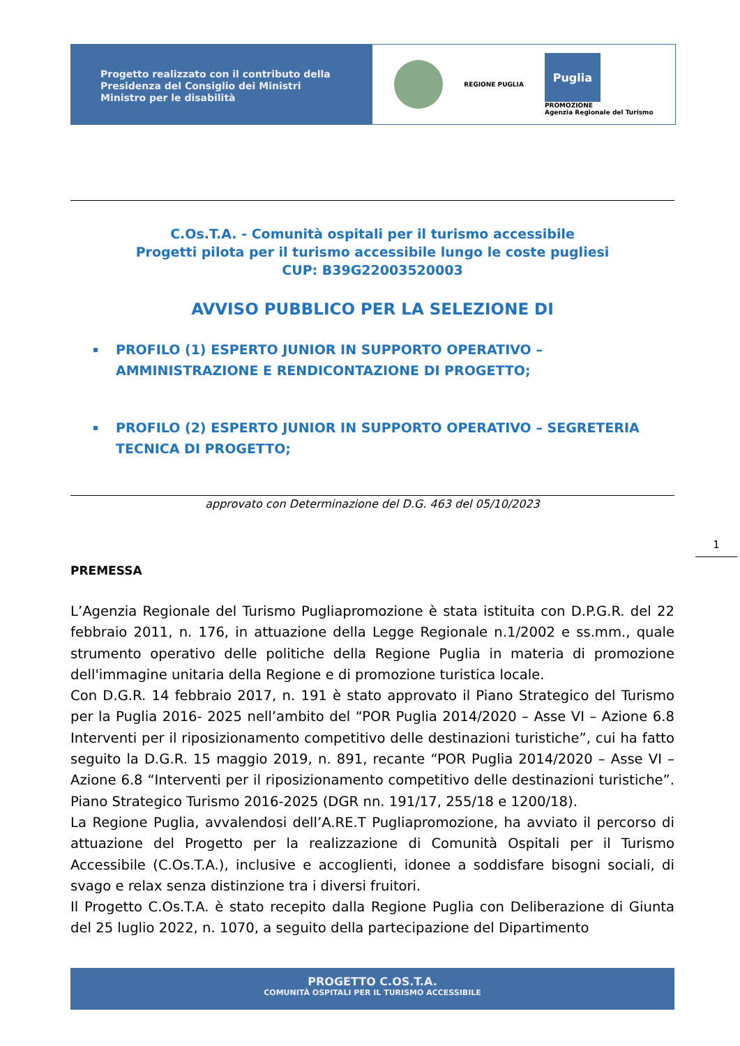Progetto realizzato con il contributo della
Presidenza del Consiglio dei Ministri
Ministro per le disabilità
REGIONE PUGLIA
Puglia
PROMOZIONE
Agenzia Regionale del Turismo
C.Os.T.A. - Comunità ospitali per il turismo accessibile
Progetti pilota per il turismo accessibile lungo le coste pugliesi
CUP: B39G22003520003
AVVISO PUBBLICO PER LA SELEZIONE DI
▪ PROFILO (1) ESPERTO JUNIOR IN SUPPORTO OPERATIVO – AMMINISTRAZIONE E RENDICONTAZIONE DI PROGETTO;
▪ PROFILO (2) ESPERTO JUNIOR IN SUPPORTO OPERATIVO – SEGRETERIA TECNICA DI PROGETTO;
approvato con Determinazione del D.G. 463 del 05/10/2023
1
PREMESSA
L’Agenzia Regionale del Turismo Pugliapromozione è stata istituita con D.P.G.R. del 22 febbraio 2011, n. 176, in attuazione della Legge Regionale n.1/2002 e ss.mm., quale strumento operativo delle politiche della Regione Puglia in materia di promozione dell'immagine unitaria della Regione e di promozione turistica locale.
Con D.G.R. 14 febbraio 2017, n. 191 è stato approvato il Piano Strategico del Turismo per la Puglia 2016- 2025 nell’ambito del “POR Puglia 2014/2020 – Asse VI – Azione 6.8 Interventi per il riposizionamento competitivo delle destinazioni turistiche”, cui ha fatto seguito la D.G.R. 15 maggio 2019, n. 891, recante “POR Puglia 2014/2020 – Asse VI – Azione 6.8 “Interventi per il riposizionamento competitivo delle destinazioni turistiche”. Piano Strategico Turismo 2016-2025 (DGR nn. 191/17, 255/18 e 1200/18).
La Regione Puglia, avvalendosi dell’A.RE.T Pugliapromozione, ha avviato il percorso di attuazione del Progetto per la realizzazione di Comunità Ospitali per il Turismo Accessibile (C.Os.T.A.), inclusive e accoglienti, idonee a soddisfare bisogni sociali, di svago e relax senza distinzione tra i diversi fruitori.
Il Progetto C.Os.T.A. è stato recepito dalla Regione Puglia con Deliberazione di Giunta del 25 luglio 2022, n. 1070, a seguito della partecipazione del Dipartimento
PROGETTO C.OS.T.A.
COMUNITÀ OSPITALI PER IL TURISMO ACCESSIBILE